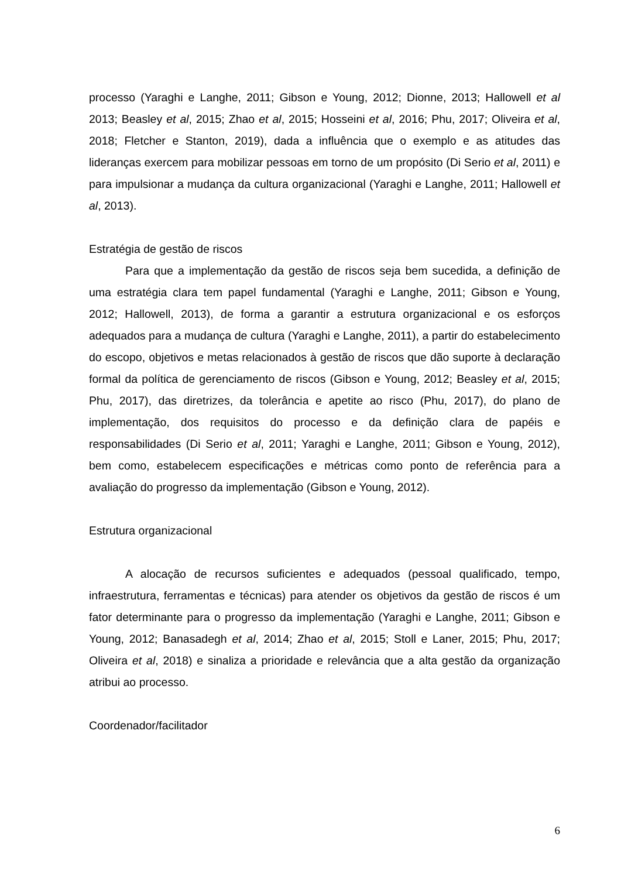processo (Yaraghi e Langhe, 2011; Gibson e Young, 2012; Dionne, 2013; Hallowell et al 2013; Beasley et al, 2015; Zhao et al, 2015; Hosseini et al, 2016; Phu, 2017; Oliveira et al, 2018; Fletcher e Stanton, 2019), dada a influência que o exemplo e as atitudes das lideranças exercem para mobilizar pessoas em torno de um propósito (Di Serio et al, 2011) e para impulsionar a mudança da cultura organizacional (Yaraghi e Langhe, 2011; Hallowell et al, 2013).
Estratégia de gestão de riscos
Para que a implementação da gestão de riscos seja bem sucedida, a definição de uma estratégia clara tem papel fundamental (Yaraghi e Langhe, 2011; Gibson e Young, 2012; Hallowell, 2013), de forma a garantir a estrutura organizacional e os esforços adequados para a mudança de cultura (Yaraghi e Langhe, 2011), a partir do estabelecimento do escopo, objetivos e metas relacionados à gestão de riscos que dão suporte à declaração formal da política de gerenciamento de riscos (Gibson e Young, 2012; Beasley et al, 2015; Phu, 2017), das diretrizes, da tolerância e apetite ao risco (Phu, 2017), do plano de implementação, dos requisitos do processo e da definição clara de papéis e responsabilidades (Di Serio et al, 2011; Yaraghi e Langhe, 2011; Gibson e Young, 2012), bem como, estabelecem especificações e métricas como ponto de referência para a avaliação do progresso da implementação (Gibson e Young, 2012).
Estrutura organizacional
A alocação de recursos suficientes e adequados (pessoal qualificado, tempo, infraestrutura, ferramentas e técnicas) para atender os objetivos da gestão de riscos é um fator determinante para o progresso da implementação (Yaraghi e Langhe, 2011; Gibson e Young, 2012; Banasadegh et al, 2014; Zhao et al, 2015; Stoll e Laner, 2015; Phu, 2017; Oliveira et al, 2018) e sinaliza a prioridade e relevância que a alta gestão da organização atribui ao processo.
Coordenador/facilitador
6